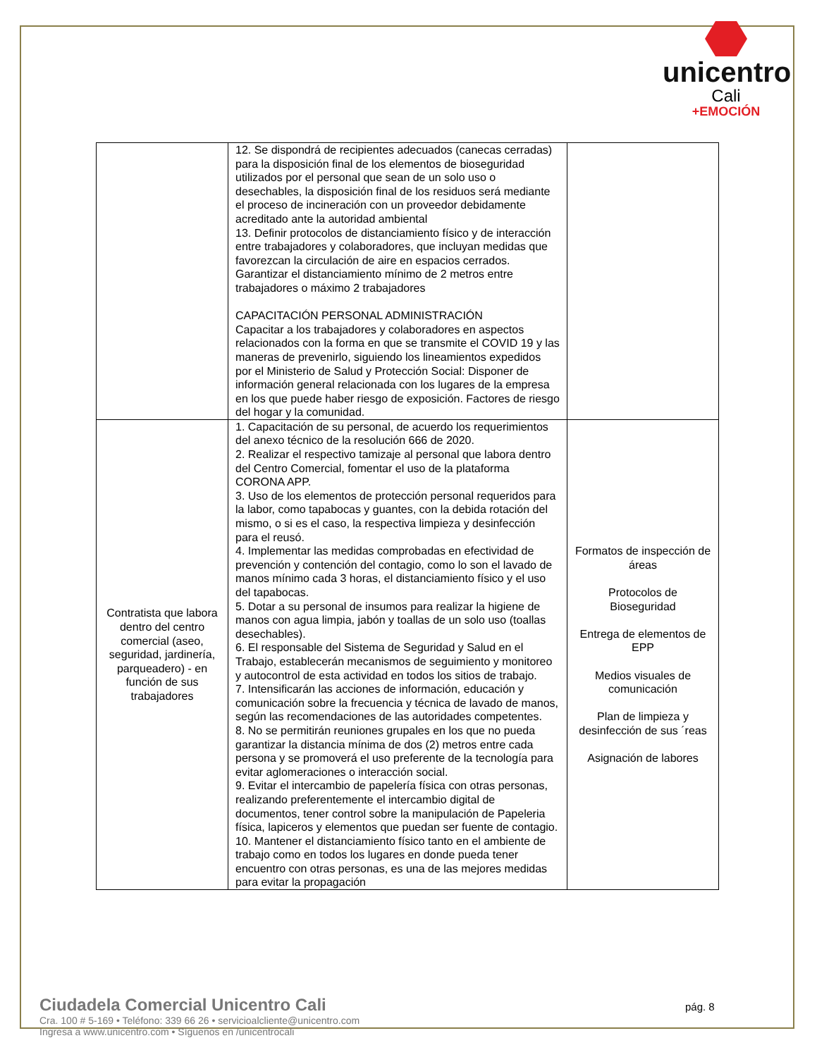unicentro
Cali
+EMOCIÓN
| | 12. Se dispondrá de recipientes adecuados (canecas cerradas) para la disposición final de los elementos de bioseguridad utilizados por el personal que sean de un solo uso o desechables, la disposición final de los residuos será mediante el proceso de incineración con un proveedor debidamente acreditado ante la autoridad ambiental 13. Definir protocolos de distanciamiento físico y de interacción entre trabajadores y colaboradores, que incluyan medidas que favorezcan la circulación de aire en espacios cerrados. Garantizar el distanciamiento mínimo de 2 metros entre trabajadores o máximo 2 trabajadores CAPACITACIÓN PERSONAL ADMINISTRACIÓN Capacitar a los trabajadores y colaboradores en aspectos relacionados con la forma en que se transmite el COVID 19 y las maneras de prevenirlo, siguiendo los lineamientos expedidos por el Ministerio de Salud y Protección Social: Disponer de información general relacionada con los lugares de la empresa en los que puede haber riesgo de exposición. Factores de riesgo del hogar y la comunidad. | |
| Contratista que labora dentro del centro comercial (aseo, seguridad, jardinería, parqueadero) - en función de sus trabajadores | 1. Capacitación de su personal, de acuerdo los requerimientos del anexo técnico de la resolución 666 de 2020. 2. Realizar el respectivo tamizaje al personal que labora dentro del Centro Comercial, fomentar el uso de la plataforma CORONA APP. 3. Uso de los elementos de protección personal requeridos para la labor, como tapabocas y guantes, con la debida rotación del mismo, o si es el caso, la respectiva limpieza y desinfección para el reusó. 4. Implementar las medidas comprobadas en efectividad de prevención y contención del contagio, como lo son el lavado de manos mínimo cada 3 horas, el distanciamiento físico y el uso del tapabocas. 5. Dotar a su personal de insumos para realizar la higiene de manos con agua limpia, jabón y toallas de un solo uso (toallas desechables). 6. El responsable del Sistema de Seguridad y Salud en el Trabajo, establecerán mecanismos de seguimiento y monitoreo y autocontrol de esta actividad en todos los sitios de trabajo. 7. Intensificarán las acciones de información, educación y comunicación sobre la frecuencia y técnica de lavado de manos, según las recomendaciones de las autoridades competentes. 8. No se permitirán reuniones grupales en los que no pueda garantizar la distancia mínima de dos (2) metros entre cada persona y se promoverá el uso preferente de la tecnología para evitar aglomeraciones o interacción social. 9. Evitar el intercambio de papelería física con otras personas, realizando preferentemente el intercambio digital de documentos, tener control sobre la manipulación de Papeleria física, lapiceros y elementos que puedan ser fuente de contagio. 10. Mantener el distanciamiento físico tanto en el ambiente de trabajo como en todos los lugares en donde pueda tener encuentro con otras personas, es una de las mejores medidas para evitar la propagación | Formatos de inspección de áreas Protocolos de Bioseguridad Entrega de elementos de EPP Medios visuales de comunicación Plan de limpieza y desinfección de sus ´reas Asignación de labores |
Ciudadela Comercial Unicentro Cali
Cra. 100 # 5-169 • Teléfono: 339 66 26 • servicioalcliente@unicentro.com
Ingresa a www.unicentro.com • Síguenos en /unicentrocali
pág. 8